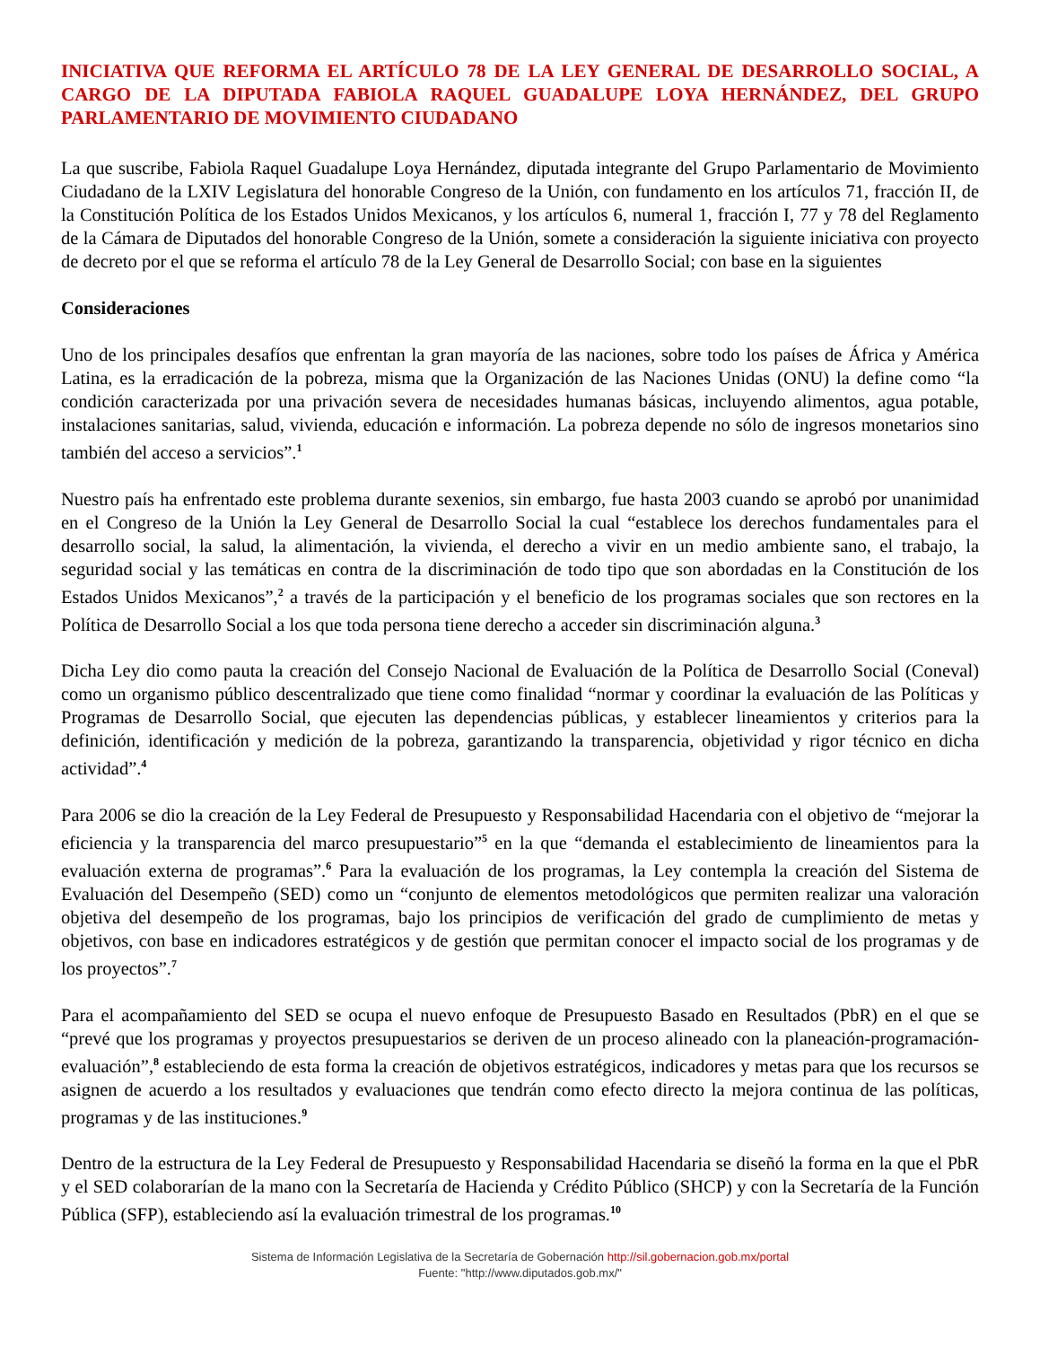INICIATIVA QUE REFORMA EL ARTÍCULO 78 DE LA LEY GENERAL DE DESARROLLO SOCIAL, A CARGO DE LA DIPUTADA FABIOLA RAQUEL GUADALUPE LOYA HERNÁNDEZ, DEL GRUPO PARLAMENTARIO DE MOVIMIENTO CIUDADANO
La que suscribe, Fabiola Raquel Guadalupe Loya Hernández, diputada integrante del Grupo Parlamentario de Movimiento Ciudadano de la LXIV Legislatura del honorable Congreso de la Unión, con fundamento en los artículos 71, fracción II, de la Constitución Política de los Estados Unidos Mexicanos, y los artículos 6, numeral 1, fracción I, 77 y 78 del Reglamento de la Cámara de Diputados del honorable Congreso de la Unión, somete a consideración la siguiente iniciativa con proyecto de decreto por el que se reforma el artículo 78 de la Ley General de Desarrollo Social; con base en la siguientes
Consideraciones
Uno de los principales desafíos que enfrentan la gran mayoría de las naciones, sobre todo los países de África y América Latina, es la erradicación de la pobreza, misma que la Organización de las Naciones Unidas (ONU) la define como “la condición caracterizada por una privación severa de necesidades humanas básicas, incluyendo alimentos, agua potable, instalaciones sanitarias, salud, vivienda, educación e información. La pobreza depende no sólo de ingresos monetarios sino también del acceso a servicios”.<sup>1</sup>
Nuestro país ha enfrentado este problema durante sexenios, sin embargo, fue hasta 2003 cuando se aprobó por unanimidad en el Congreso de la Unión la Ley General de Desarrollo Social la cual “establece los derechos fundamentales para el desarrollo social, la salud, la alimentación, la vivienda, el derecho a vivir en un medio ambiente sano, el trabajo, la seguridad social y las temáticas en contra de la discriminación de todo tipo que son abordadas en la Constitución de los Estados Unidos Mexicanos”,<sup>2</sup> a través de la participación y el beneficio de los programas sociales que son rectores en la Política de Desarrollo Social a los que toda persona tiene derecho a acceder sin discriminación alguna.<sup>3</sup>
Dicha Ley dio como pauta la creación del Consejo Nacional de Evaluación de la Política de Desarrollo Social (Coneval) como un organismo público descentralizado que tiene como finalidad “normar y coordinar la evaluación de las Políticas y Programas de Desarrollo Social, que ejecuten las dependencias públicas, y establecer lineamientos y criterios para la definición, identificación y medición de la pobreza, garantizando la transparencia, objetividad y rigor técnico en dicha actividad”.<sup>4</sup>
Para 2006 se dio la creación de la Ley Federal de Presupuesto y Responsabilidad Hacendaria con el objetivo de “mejorar la eficiencia y la transparencia del marco presupuestario”<sup>5</sup> en la que “demanda el establecimiento de lineamientos para la evaluación externa de programas”.<sup>6</sup> Para la evaluación de los programas, la Ley contempla la creación del Sistema de Evaluación del Desempeño (SED) como un “conjunto de elementos metodológicos que permiten realizar una valoración objetiva del desempeño de los programas, bajo los principios de verificación del grado de cumplimiento de metas y objetivos, con base en indicadores estratégicos y de gestión que permitan conocer el impacto social de los programas y de los proyectos”.<sup>7</sup>
Para el acompañamiento del SED se ocupa el nuevo enfoque de Presupuesto Basado en Resultados (PbR) en el que se “prevé que los programas y proyectos presupuestarios se deriven de un proceso alineado con la planeación-programación-evaluación”,<sup>8</sup> estableciendo de esta forma la creación de objetivos estratégicos, indicadores y metas para que los recursos se asignen de acuerdo a los resultados y evaluaciones que tendrán como efecto directo la mejora continua de las políticas, programas y de las instituciones.<sup>9</sup>
Dentro de la estructura de la Ley Federal de Presupuesto y Responsabilidad Hacendaria se diseñó la forma en la que el PbR y el SED colaborarían de la mano con la Secretaría de Hacienda y Crédito Público (SHCP) y con la Secretaría de la Función Pública (SFP), estableciendo así la evaluación trimestral de los programas.<sup>10</sup>
Sistema de Información Legislativa de la Secretaría de Gobernación http://sil.gobernacion.gob.mx/portal
Fuente: "http://www.diputados.gob.mx/"